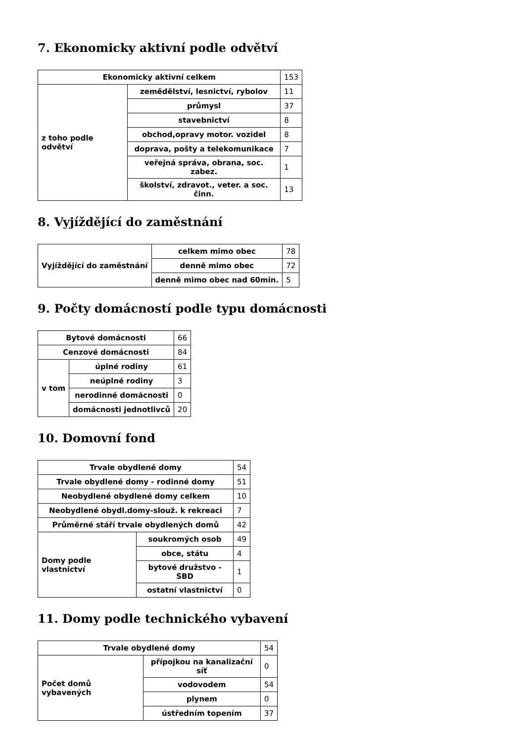7. Ekonomicky aktivní podle odvětví
| Ekonomicky aktivní celkem | | 153 |
| z toho podle odvětví | zemědělství, lesnictví, rybolov | 11 |
| | průmysl | 37 |
| | stavebnictví | 8 |
| | obchod,opravy motor. vozidel | 8 |
| | doprava, pošty a telekomunikace | 7 |
| | veřejná správa, obrana, soc. zabez. | 1 |
| | školství, zdravot., veter. a soc. činn. | 13 |
8. Vyjíždějící do zaměstnání
| Vyjíždějící do zaměstnání | celkem mimo obec | 78 |
| | denně mimo obec | 72 |
| | denně mimo obec nad 60min. | 5 |
9. Počty domácností podle typu domácnosti
| Bytové domácnosti | | 66 |
| Cenzové domácnosti | | 84 |
| v tom | úplné rodiny | 61 |
| | neúplné rodiny | 3 |
| | nerodinné domácnosti | 0 |
| | domácnosti jednotlivců | 20 |
10. Domovní fond
| Trvale obydlené domy | | 54 |
| Trvale obydlené domy - rodinné domy | | 51 |
| Neobydlené obydlené domy celkem | | 10 |
| Neobydlené obydl.domy-slouž. k rekreaci | | 7 |
| Průměrné stáří trvale obydlených domů | | 42 |
| Domy podle vlastnictví | soukromých osob | 49 |
| | obce, státu | 4 |
| | bytové družstvo - SBD | 1 |
| | ostatní vlastnictví | 0 |
11. Domy podle technického vybavení
| Trvale obydlené domy | | 54 |
| Počet domů vybavených | přípojkou na kanalizační síť | 0 |
| | vodovodem | 54 |
| | plynem | 0 |
| | ústředním topením | 37 |